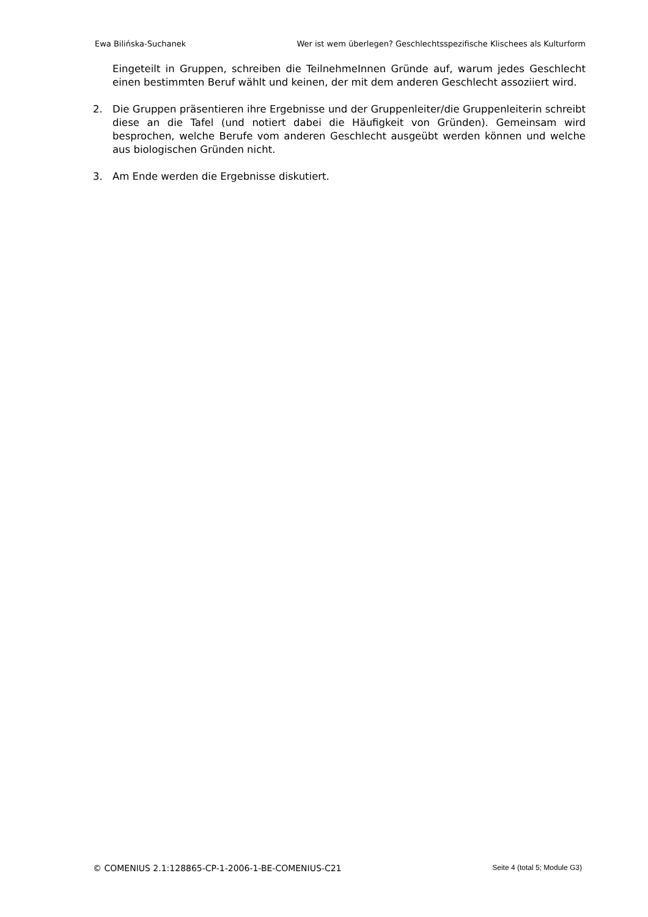Ewa Bilińska-Suchanek Wer ist wem überlegen? Geschlechtsspezifische Klischees als Kulturform
Eingeteilt in Gruppen, schreiben die TeilnehmeInnen Gründe auf, warum jedes Geschlecht einen bestimmten Beruf wählt und keinen, der mit dem anderen Geschlecht assoziiert wird.
2. Die Gruppen präsentieren ihre Ergebnisse und der Gruppenleiter/die Gruppenleiterin schreibt diese an die Tafel (und notiert dabei die Häufigkeit von Gründen). Gemeinsam wird besprochen, welche Berufe vom anderen Geschlecht ausgeübt werden können und welche aus biologischen Gründen nicht.
3. Am Ende werden die Ergebnisse diskutiert.
© COMENIUS 2.1:128865-CP-1-2006-1-BE-COMENIUS-C21 Seite 4 (total 5; Module G3)